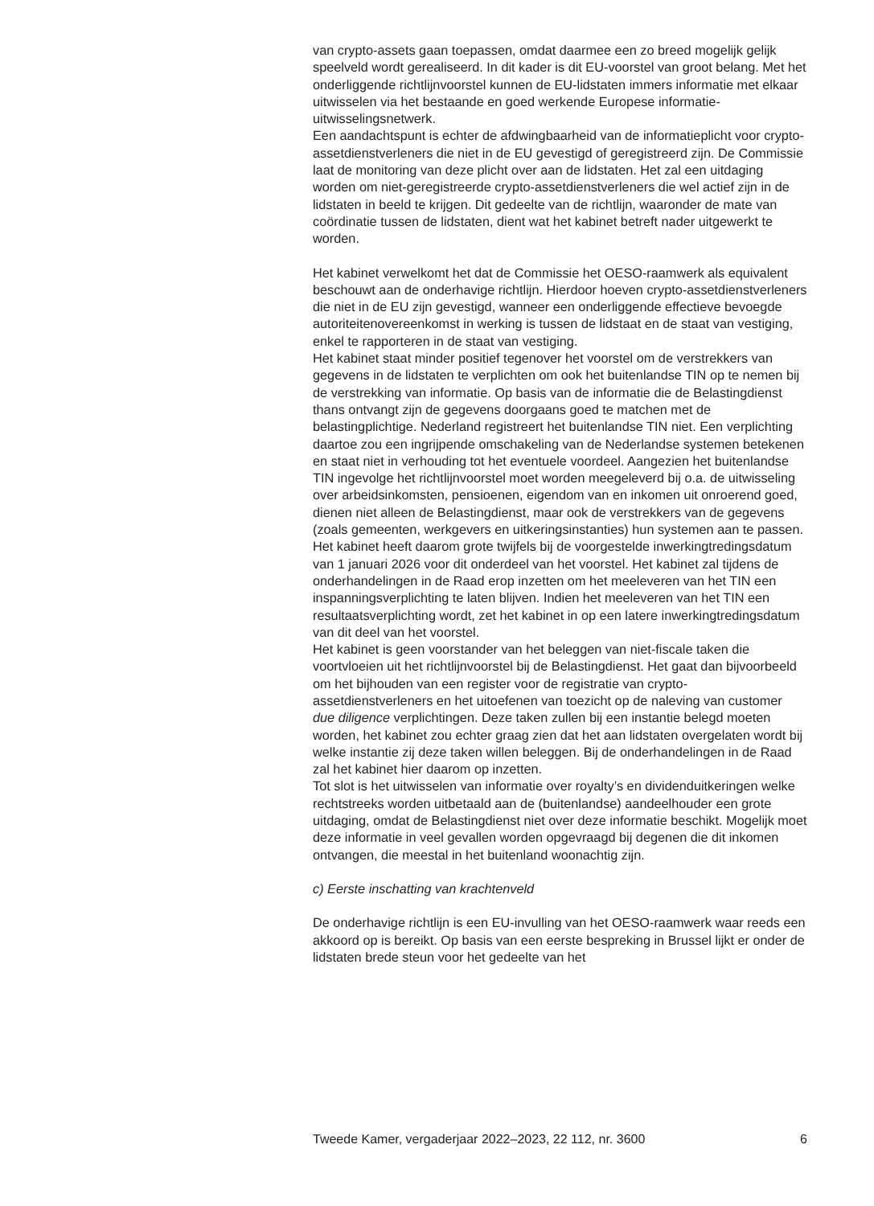van crypto-assets gaan toepassen, omdat daarmee een zo breed mogelijk gelijk speelveld wordt gerealiseerd. In dit kader is dit EU-voorstel van groot belang. Met het onderliggende richtlijnvoorstel kunnen de EU-lidstaten immers informatie met elkaar uitwisselen via het bestaande en goed werkende Europese informatie-uitwisselingsnetwerk.
Een aandachtspunt is echter de afdwingbaarheid van de informatieplicht voor crypto-assetdienstverleners die niet in de EU gevestigd of geregistreerd zijn. De Commissie laat de monitoring van deze plicht over aan de lidstaten. Het zal een uitdaging worden om niet-geregistreerde crypto-assetdienstverleners die wel actief zijn in de lidstaten in beeld te krijgen. Dit gedeelte van de richtlijn, waaronder de mate van coördinatie tussen de lidstaten, dient wat het kabinet betreft nader uitgewerkt te worden.
Het kabinet verwelkomt het dat de Commissie het OESO-raamwerk als equivalent beschouwt aan de onderhavige richtlijn. Hierdoor hoeven crypto-assetdienstverleners die niet in de EU zijn gevestigd, wanneer een onderliggende effectieve bevoegde autoriteitenovereenkomst in werking is tussen de lidstaat en de staat van vestiging, enkel te rapporteren in de staat van vestiging.
Het kabinet staat minder positief tegenover het voorstel om de verstrekkers van gegevens in de lidstaten te verplichten om ook het buitenlandse TIN op te nemen bij de verstrekking van informatie. Op basis van de informatie die de Belastingdienst thans ontvangt zijn de gegevens doorgaans goed te matchen met de belastingplichtige. Nederland registreert het buitenlandse TIN niet. Een verplichting daartoe zou een ingrijpende omschakeling van de Nederlandse systemen betekenen en staat niet in verhouding tot het eventuele voordeel. Aangezien het buitenlandse TIN ingevolge het richtlijnvoorstel moet worden meegeleverd bij o.a. de uitwisseling over arbeidsinkomsten, pensioenen, eigendom van en inkomen uit onroerend goed, dienen niet alleen de Belastingdienst, maar ook de verstrekkers van de gegevens (zoals gemeenten, werkgevers en uitkeringsinstanties) hun systemen aan te passen. Het kabinet heeft daarom grote twijfels bij de voorgestelde inwerkingtredingsdatum van 1 januari 2026 voor dit onderdeel van het voorstel. Het kabinet zal tijdens de onderhandelingen in de Raad erop inzetten om het meeleveren van het TIN een inspanningsverplichting te laten blijven. Indien het meeleveren van het TIN een resultaatsverplichting wordt, zet het kabinet in op een latere inwerkingtredingsdatum van dit deel van het voorstel.
Het kabinet is geen voorstander van het beleggen van niet-fiscale taken die voortvloeien uit het richtlijnvoorstel bij de Belastingdienst. Het gaat dan bijvoorbeeld om het bijhouden van een register voor de registratie van crypto-assetdienstverleners en het uitoefenen van toezicht op de naleving van customer due diligence verplichtingen. Deze taken zullen bij een instantie belegd moeten worden, het kabinet zou echter graag zien dat het aan lidstaten overgelaten wordt bij welke instantie zij deze taken willen beleggen. Bij de onderhandelingen in de Raad zal het kabinet hier daarom op inzetten.
Tot slot is het uitwisselen van informatie over royalty’s en dividenduitkeringen welke rechtstreeks worden uitbetaald aan de (buitenlandse) aandeelhouder een grote uitdaging, omdat de Belastingdienst niet over deze informatie beschikt. Mogelijk moet deze informatie in veel gevallen worden opgevraagd bij degenen die dit inkomen ontvangen, die meestal in het buitenland woonachtig zijn.
c) Eerste inschatting van krachtenveld
De onderhavige richtlijn is een EU-invulling van het OESO-raamwerk waar reeds een akkoord op is bereikt. Op basis van een eerste bespreking in Brussel lijkt er onder de lidstaten brede steun voor het gedeelte van het
Tweede Kamer, vergaderjaar 2022–2023, 22 112, nr. 3600 6